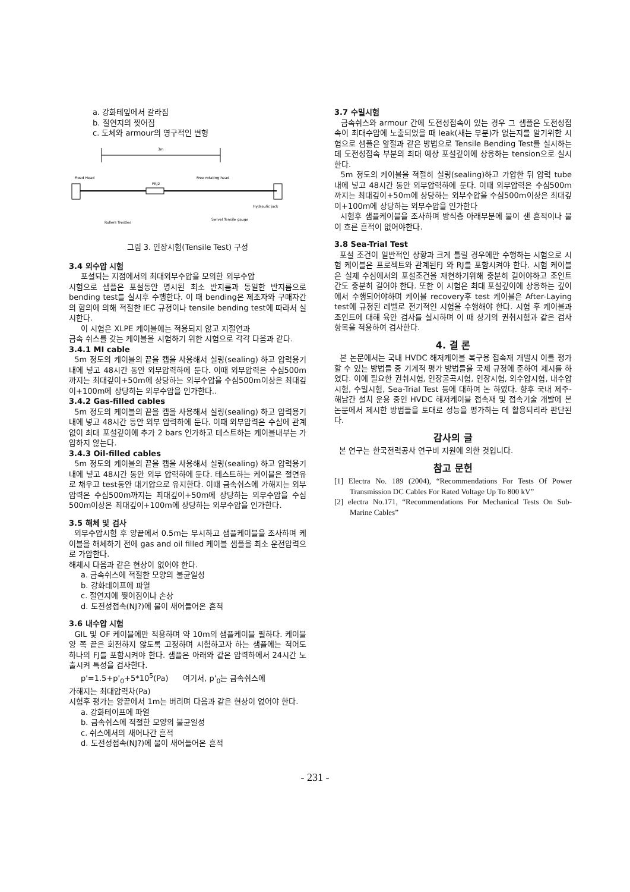a. 강화테잎에서 갈라짐
b. 절연지의 찢어짐
c. 도체와 armour의 영구적인 변형
3m
Fixed Head
Free rotating head
FRJ2
Hydraulic jack
Rollers Trestles
Swivel Tensile gauge
그림 3. 인장시험(Tensile Test) 구성
3.4 외수압 시험
포설되는 지점에서의 최대외부수압을 모의한 외부수압
시험으로 샘플은 포설동안 명시된 최소 반지름과 동일한 반지름으로 bending test를 실시후 수행한다. 이 때 bending은 제조자와 구매자간의 합의에 의해 적절한 IEC 규정이나 tensile bending test에 따라서 실시한다.
이 시험은 XLPE 케이블에는 적용되지 않고 지절연과
금속 쉬스를 갖는 케이블을 시험하기 위한 시험으로 각각 다음과 같다.
3.4.1 MI cable
5m 정도의 케이블의 끝을 캡을 사용해서 실링(sealing) 하고 압력용기 내에 넣고 48시간 동안 외부압력하에 둔다. 이때 외부압력은 수심500m까지는 최대깊이+50m에 상당하는 외부수압을 수심500m이상은 최대깊이+100m에 상당하는 외부수압을 인가한다..
3.4.2 Gas-filled cables
5m 정도의 케이블의 끝을 캡을 사용해서 실링(sealing) 하고 압력용기 내에 넣고 48시간 동안 외부 압력하에 둔다. 이때 외부압력은 수심에 관계없이 최대 포설깊이에 추가 2 bars 인가하고 테스트하는 케이블내부는 가압하지 않는다.
3.4.3 Oil-filled cables
5m 정도의 케이블의 끝을 캡을 사용해서 실링(sealing) 하고 압력용기 내에 넣고 48시간 동안 외부 압력하에 둔다. 테스트하는 케이블은 절연유로 채우고 test동안 대기압으로 유지한다. 이때 금속쉬스에 가해지는 외부압력은 수심500m까지는 최대깊이+50m에 상당하는 외부수압을 수심 500m이상은 최대깊이+100m에 상당하는 외부수압을 인가한다.
3.5 해체 및 검사
외부수압시험 후 양끝에서 0.5m는 무시하고 샘플케이블을 조사하며 케이블을 해체하기 전에 gas and oil filled 케이블 샘플을 최소 운전압력으로 가압한다.
해체시 다음과 같은 현상이 없어야 한다.
a. 금속쉬스에 적절한 모양의 불균일성
b. 강화테이프에 파열
c. 절연지에 찢어짐이나 손상
d. 도전성접속(NJ?)에 물이 새어들어온 흔적
3.6 내수압 시험
GIL 및 OF 케이블에만 적용하며 약 10m의 샘플케이블 필하다. 케이블 양 쪽 끝은 회전하지 않도록 고정하며 시험하고자 하는 샘플에는 적어도 하나의 FJ를 포함시켜야 한다. 샘플은 아래와 같은 압력하에서 24시간 노출시켜 특성을 검사한다.
p'=1.5+p'<sub>0</sub>+5*10<sup>5</sup>(Pa) 여기서, p'<sub>0</sub>는 금속쉬스에
가해지는 최대압력차(Pa)
시험후 평가는 양끝에서 1m는 버리며 다음과 같은 현상이 없어야 한다.
a. 강화테이프에 파열
b. 금속쉬스에 적절한 모양의 불균일성
c. 쉬스에서의 새어나간 흔적
d. 도전성접속(NJ?)에 물이 새어들어온 흔적
3.7 수밀시험
금속쉬스와 armour 간에 도전성접속이 있는 경우 그 샘플은 도전성접속이 최대수압에 노출되었을 때 leak(새는 부분)가 없는지를 알기위한 시험으로 샘플은 앞절과 같은 방법으로 Tensile Bending Test를 실시하는데 도전성접속 부분의 최대 예상 포설깊이에 상응하는 tension으로 실시한다.
5m 정도의 케이블을 적절히 실링(sealing)하고 가압한 뒤 압력 tube 내에 넣고 48시간 동안 외부압력하에 둔다. 이때 외부압력은 수심500m까지는 최대깊이+50m에 상당하는 외부수압을 수심500m이상은 최대깊이+100m에 상당하는 외부수압을 인가한다
시험후 샘플케이블을 조사하며 방식층 아래부분에 물이 샌 흔적이나 물이 흐른 흔적이 없어야한다.
3.8 Sea-Trial Test
포설 조건이 일반적인 상황과 크게 틀릴 경우에만 수행하는 시험으로 시험 케이블은 프로젝트와 관계된FJ 와 RJ를 포함시켜야 한다. 시험 케이블은 실제 수심에서의 포설조건을 재현하기위해 충분히 길어야하고 조인트간도 충분히 길어야 한다. 또한 이 시험은 최대 포설깊이에 상응하는 깊이에서 수행되어야하며 케이블 recovery후 test 케이블은 After-Laying test에 규정된 레벨로 전기적인 시험을 수행해야 한다. 시험 후 케이블과 조인트에 대해 육안 검사를 실시하며 이 때 상기의 권취시험과 같은 검사항목을 적용하여 검사한다.
4. 결 론
본 논문에서는 국내 HVDC 해저케이블 복구용 접속재 개발시 이를 평가할 수 있는 방법들 중 기계적 평가 방법들을 국제 규정에 준하여 제시를 하였다. 이에 필요한 권취시험, 인장굴곡시험, 인장시험, 외수압시험, 내수압시험, 수밀시험, Sea-Trial Test 등에 대하여 논 하였다. 향후 국내 제주-해남간 설치 운용 중인 HVDC 해저케이블 접속재 및 접속기술 개발에 본 논문에서 제시한 방법들을 토대로 성능을 평가하는 데 활용되리라 판단된다.
감사의 글
본 연구는 한국전력공사 연구비 지원에 의한 것입니다.
참고 문헌
[1] Electra No. 189 (2004), “Recommendations For Tests Of Power Transmission DC Cables For Rated Voltage Up To 800 kV”
[2] electra No.171, “Recommendations For Mechanical Tests On Sub-Marine Cables”
- 231 -